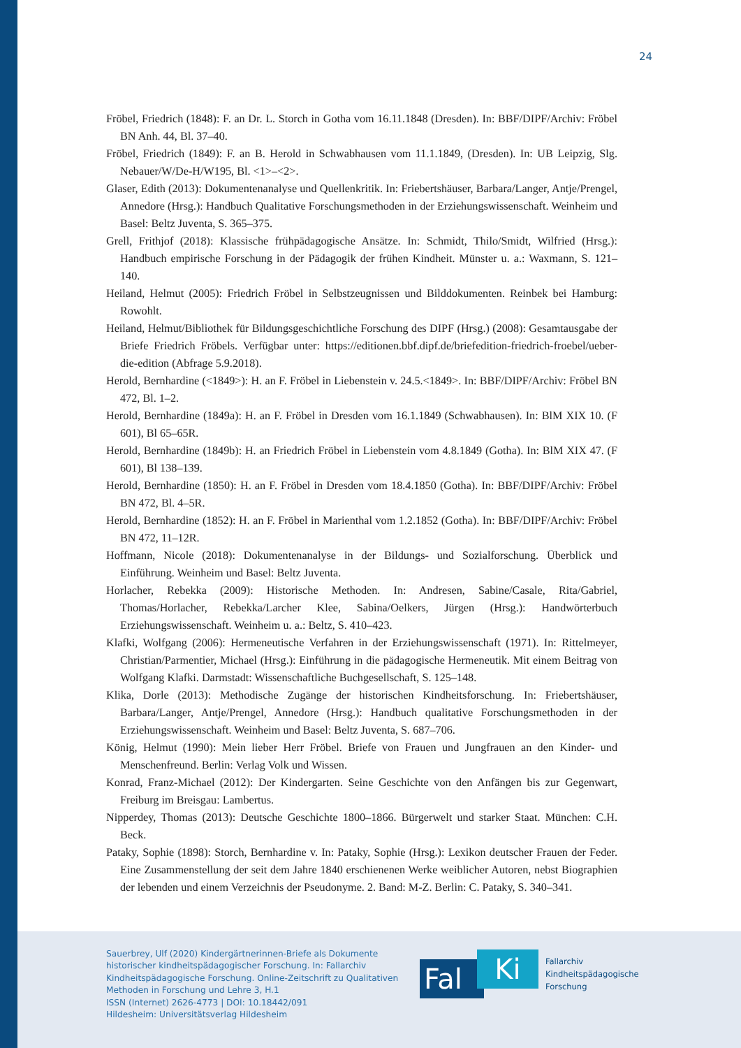24
Fröbel, Friedrich (1848): F. an Dr. L. Storch in Gotha vom 16.11.1848 (Dresden). In: BBF/DIPF/Archiv: Fröbel BN Anh. 44, Bl. 37–40.
Fröbel, Friedrich (1849): F. an B. Herold in Schwabhausen vom 11.1.1849, (Dresden). In: UB Leipzig, Slg. Nebauer/W/De-H/W195, Bl. <1>–<2>.
Glaser, Edith (2013): Dokumentenanalyse und Quellenkritik. In: Friebertshäuser, Barbara/Langer, Antje/Prengel, Annedore (Hrsg.): Handbuch Qualitative Forschungsmethoden in der Erziehungswissenschaft. Weinheim und Basel: Beltz Juventa, S. 365–375.
Grell, Frithjof (2018): Klassische frühpädagogische Ansätze. In: Schmidt, Thilo/Smidt, Wilfried (Hrsg.): Handbuch empirische Forschung in der Pädagogik der frühen Kindheit. Münster u. a.: Waxmann, S. 121–140.
Heiland, Helmut (2005): Friedrich Fröbel in Selbstzeugnissen und Bilddokumenten. Reinbek bei Hamburg: Rowohlt.
Heiland, Helmut/Bibliothek für Bildungsgeschichtliche Forschung des DIPF (Hrsg.) (2008): Gesamtausgabe der Briefe Friedrich Fröbels. Verfügbar unter: https://editionen.bbf.dipf.de/briefedition-friedrich-froebel/ueber-die-edition (Abfrage 5.9.2018).
Herold, Bernhardine (<1849>): H. an F. Fröbel in Liebenstein v. 24.5.<1849>. In: BBF/DIPF/Archiv: Fröbel BN 472, Bl. 1–2.
Herold, Bernhardine (1849a): H. an F. Fröbel in Dresden vom 16.1.1849 (Schwabhausen). In: BlM XIX 10. (F 601), Bl 65–65R.
Herold, Bernhardine (1849b): H. an Friedrich Fröbel in Liebenstein vom 4.8.1849 (Gotha). In: BlM XIX 47. (F 601), Bl 138–139.
Herold, Bernhardine (1850): H. an F. Fröbel in Dresden vom 18.4.1850 (Gotha). In: BBF/DIPF/Archiv: Fröbel BN 472, Bl. 4–5R.
Herold, Bernhardine (1852): H. an F. Fröbel in Marienthal vom 1.2.1852 (Gotha). In: BBF/DIPF/Archiv: Fröbel BN 472, 11–12R.
Hoffmann, Nicole (2018): Dokumentenanalyse in der Bildungs- und Sozialforschung. Überblick und Einführung. Weinheim und Basel: Beltz Juventa.
Horlacher, Rebekka (2009): Historische Methoden. In: Andresen, Sabine/Casale, Rita/Gabriel, Thomas/Horlacher, Rebekka/Larcher Klee, Sabina/Oelkers, Jürgen (Hrsg.): Handwörterbuch Erziehungswissenschaft. Weinheim u. a.: Beltz, S. 410–423.
Klafki, Wolfgang (2006): Hermeneutische Verfahren in der Erziehungswissenschaft (1971). In: Rittelmeyer, Christian/Parmentier, Michael (Hrsg.): Einführung in die pädagogische Hermeneutik. Mit einem Beitrag von Wolfgang Klafki. Darmstadt: Wissenschaftliche Buchgesellschaft, S. 125–148.
Klika, Dorle (2013): Methodische Zugänge der historischen Kindheitsforschung. In: Friebertshäuser, Barbara/Langer, Antje/Prengel, Annedore (Hrsg.): Handbuch qualitative Forschungsmethoden in der Erziehungswissenschaft. Weinheim und Basel: Beltz Juventa, S. 687–706.
König, Helmut (1990): Mein lieber Herr Fröbel. Briefe von Frauen und Jungfrauen an den Kinder- und Menschenfreund. Berlin: Verlag Volk und Wissen.
Konrad, Franz-Michael (2012): Der Kindergarten. Seine Geschichte von den Anfängen bis zur Gegenwart, Freiburg im Breisgau: Lambertus.
Nipperdey, Thomas (2013): Deutsche Geschichte 1800–1866. Bürgerwelt und starker Staat. München: C.H. Beck.
Pataky, Sophie (1898): Storch, Bernhardine v. In: Pataky, Sophie (Hrsg.): Lexikon deutscher Frauen der Feder. Eine Zusammenstellung der seit dem Jahre 1840 erschienenen Werke weiblicher Autoren, nebst Biographien der lebenden und einem Verzeichnis der Pseudonyme. 2. Band: M-Z. Berlin: C. Pataky, S. 340–341.
Sauerbrey, Ulf (2020) Kindergärtnerinnen-Briefe als Dokumente historischer kindheitspädagogischer Forschung. In: Fallarchiv Kindheitspädagogische Forschung. Online-Zeitschrift zu Qualitativen Methoden in Forschung und Lehre 3, H.1
ISSN (Internet) 2626-4773 | DOI: 10.18442/091
Hildesheim: Universitätsverlag Hildesheim
Fal Ki
Fallarchiv Kindheitspädagogische Forschung